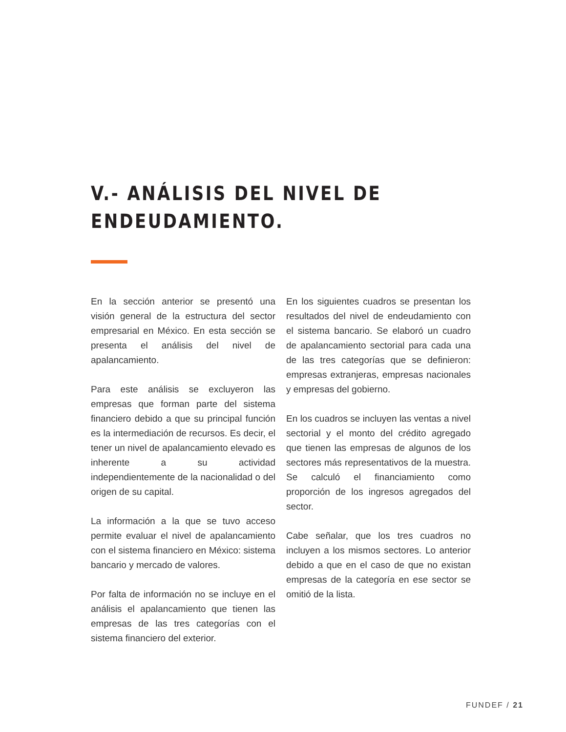V.- ANÁLISIS DEL NIVEL DE
ENDEUDAMIENTO.
En la sección anterior se presentó una visión general de la estructura del sector empresarial en México. En esta sección se presenta el análisis del nivel de apalancamiento.
Para este análisis se excluyeron las empresas que forman parte del sistema financiero debido a que su principal función es la intermediación de recursos. Es decir, el tener un nivel de apalancamiento elevado es inherente a su actividad independientemente de la nacionalidad o del origen de su capital.
La información a la que se tuvo acceso permite evaluar el nivel de apalancamiento con el sistema financiero en México: sistema bancario y mercado de valores.
Por falta de información no se incluye en el análisis el apalancamiento que tienen las empresas de las tres categorías con el sistema financiero del exterior.
En los siguientes cuadros se presentan los resultados del nivel de endeudamiento con el sistema bancario. Se elaboró un cuadro de apalancamiento sectorial para cada una de las tres categorías que se definieron: empresas extranjeras, empresas nacionales y empresas del gobierno.
En los cuadros se incluyen las ventas a nivel sectorial y el monto del crédito agregado que tienen las empresas de algunos de los sectores más representativos de la muestra. Se calculó el financiamiento como proporción de los ingresos agregados del sector.
Cabe señalar, que los tres cuadros no incluyen a los mismos sectores. Lo anterior debido a que en el caso de que no existan empresas de la categoría en ese sector se omitió de la lista.
FUNDEF / 21